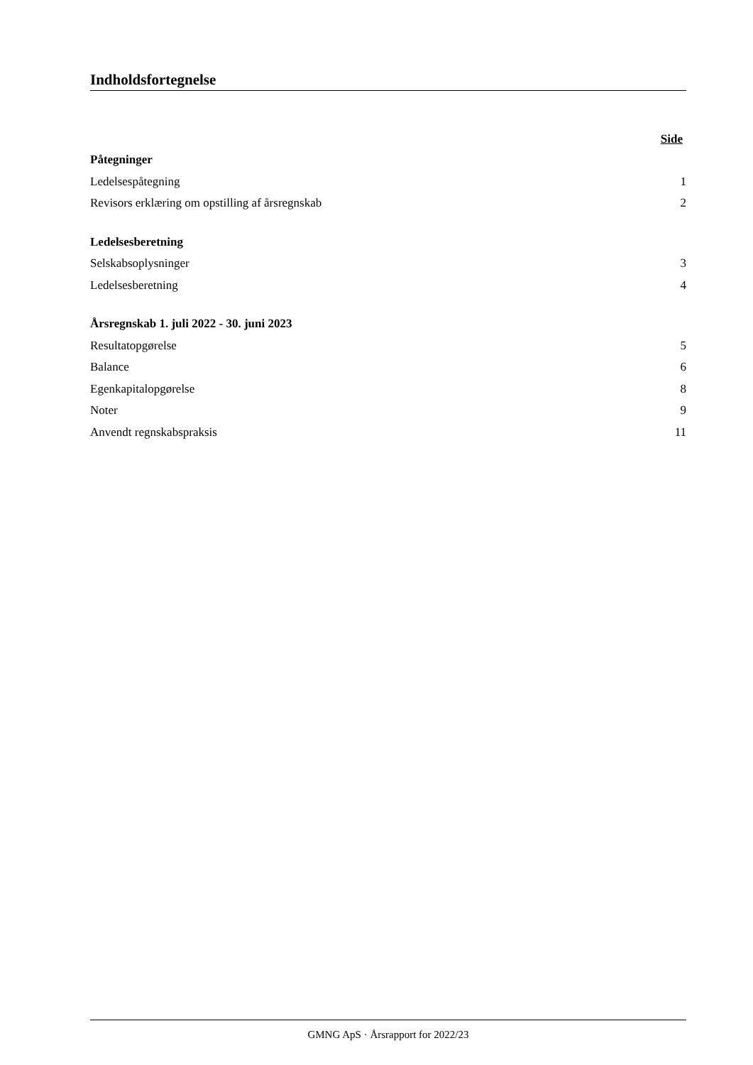Indholdsfortegnelse
Side
Påtegninger
Ledelsespåtegning 1
Revisors erklæring om opstilling af årsregnskab 2
Ledelsesberetning
Selskabsoplysninger 3
Ledelsesberetning 4
Årsregnskab 1. juli 2022 - 30. juni 2023
Resultatopgørelse 5
Balance 6
Egenkapitalopgørelse 8
Noter 9
Anvendt regnskabspraksis 11
GMNG ApS · Årsrapport for 2022/23